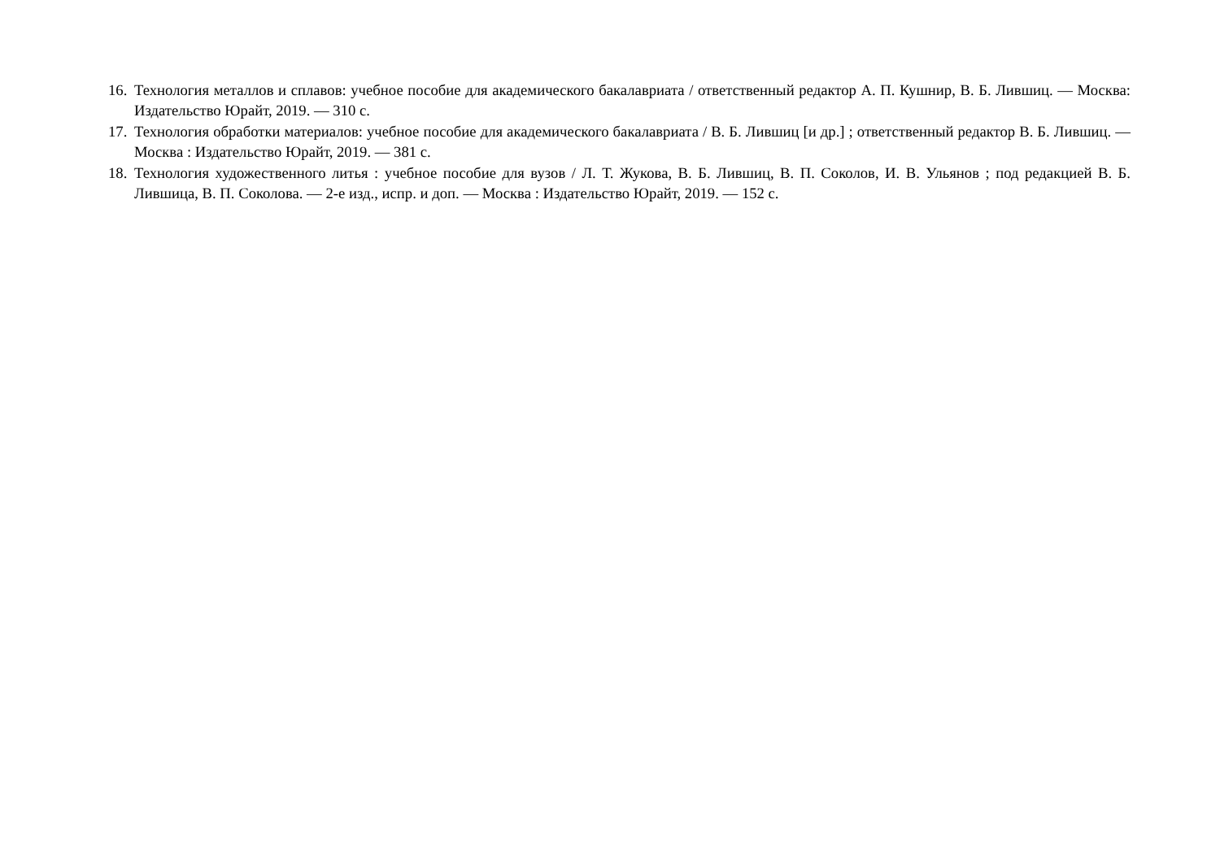16. Технология металлов и сплавов: учебное пособие для академического бакалавриата / ответственный редактор А. П. Кушнир, В. Б. Лившиц. — Москва: Издательство Юрайт, 2019. — 310 с.
17. Технология обработки материалов: учебное пособие для академического бакалавриата / В. Б. Лившиц [и др.] ; ответственный редактор В. Б. Лившиц. — Москва : Издательство Юрайт, 2019. — 381 с.
18. Технология художественного литья : учебное пособие для вузов / Л. Т. Жукова, В. Б. Лившиц, В. П. Соколов, И. В. Ульянов ; под редакцией В. Б. Лившица, В. П. Соколова. — 2-е изд., испр. и доп. — Москва : Издательство Юрайт, 2019. — 152 с.